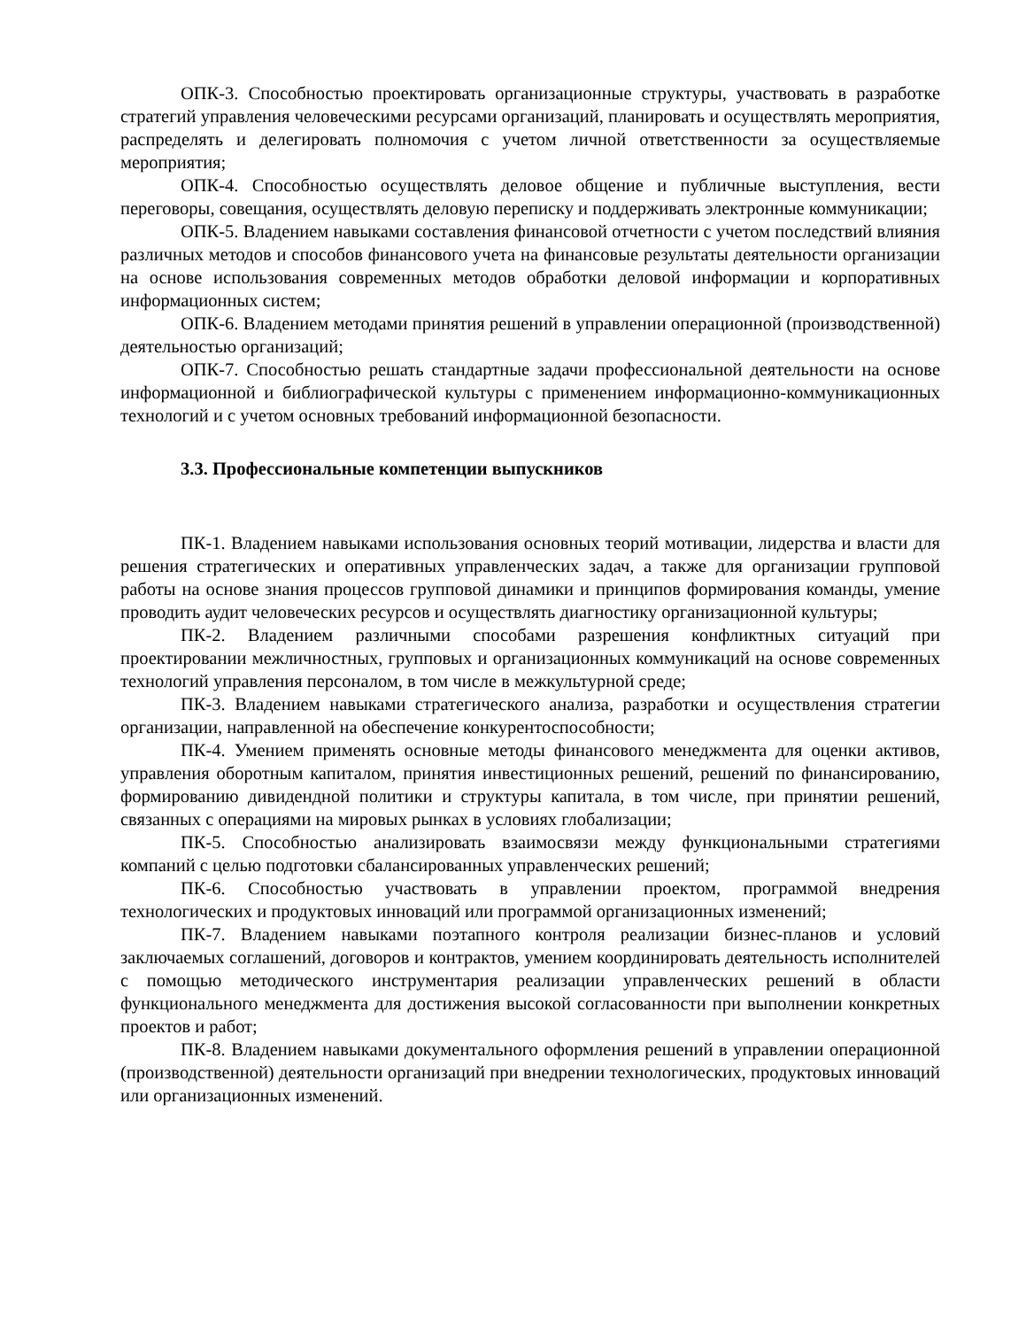ОПК-3. Способностью проектировать организационные структуры, участвовать в разработке стратегий управления человеческими ресурсами организаций, планировать и осуществлять мероприятия, распределять и делегировать полномочия с учетом личной ответственности за осуществляемые мероприятия;
ОПК-4. Способностью осуществлять деловое общение и публичные выступления, вести переговоры, совещания, осуществлять деловую переписку и поддерживать электронные коммуникации;
ОПК-5. Владением навыками составления финансовой отчетности с учетом последствий влияния различных методов и способов финансового учета на финансовые результаты деятельности организации на основе использования современных методов обработки деловой информации и корпоративных информационных систем;
ОПК-6. Владением методами принятия решений в управлении операционной (производственной) деятельностью организаций;
ОПК-7. Способностью решать стандартные задачи профессиональной деятельности на основе информационной и библиографической культуры с применением информационно-коммуникационных технологий и с учетом основных требований информационной безопасности.
3.3. Профессиональные компетенции выпускников
ПК-1. Владением навыками использования основных теорий мотивации, лидерства и власти для решения стратегических и оперативных управленческих задач, а также для организации групповой работы на основе знания процессов групповой динамики и принципов формирования команды, умение проводить аудит человеческих ресурсов и осуществлять диагностику организационной культуры;
ПК-2. Владением различными способами разрешения конфликтных ситуаций при проектировании межличностных, групповых и организационных коммуникаций на основе современных технологий управления персоналом, в том числе в межкультурной среде;
ПК-3. Владением навыками стратегического анализа, разработки и осуществления стратегии организации, направленной на обеспечение конкурентоспособности;
ПК-4. Умением применять основные методы финансового менеджмента для оценки активов, управления оборотным капиталом, принятия инвестиционных решений, решений по финансированию, формированию дивидендной политики и структуры капитала, в том числе, при принятии решений, связанных с операциями на мировых рынках в условиях глобализации;
ПК-5. Способностью анализировать взаимосвязи между функциональными стратегиями компаний с целью подготовки сбалансированных управленческих решений;
ПК-6. Способностью участвовать в управлении проектом, программой внедрения технологических и продуктовых инноваций или программой организационных изменений;
ПК-7. Владением навыками поэтапного контроля реализации бизнес-планов и условий заключаемых соглашений, договоров и контрактов, умением координировать деятельность исполнителей с помощью методического инструментария реализации управленческих решений в области функционального менеджмента для достижения высокой согласованности при выполнении конкретных проектов и работ;
ПК-8. Владением навыками документального оформления решений в управлении операционной (производственной) деятельности организаций при внедрении технологических, продуктовых инноваций или организационных изменений.